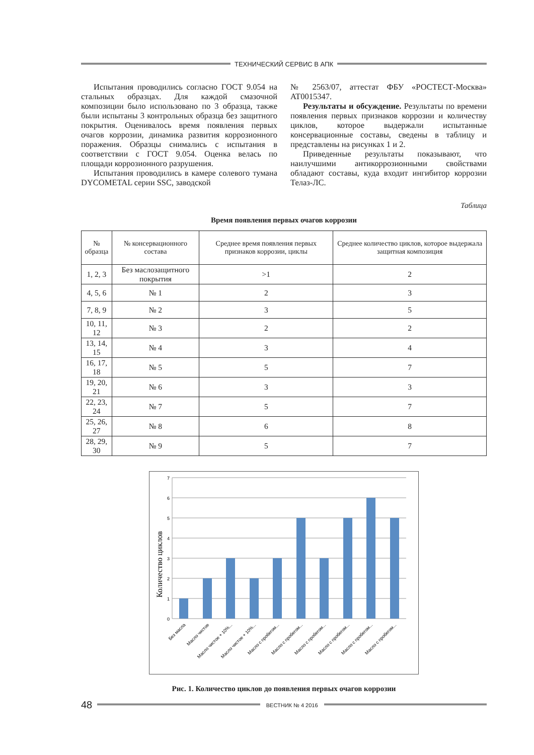ТЕХНИЧЕСКИЙ СЕРВИС В АПК
Испытания проводились согласно ГОСТ 9.054 на стальных образцах. Для каждой смазочной композиции было использовано по 3 образца, также были испытаны 3 контрольных образца без защитного покрытия. Оценивалось время появления первых очагов коррозии, динамика развития коррозионного поражения. Образцы снимались с испытания в соответствии с ГОСТ 9.054. Оценка велась по площади коррозионного разрушения.
Испытания проводились в камере солевого тумана DYCOMETAL серии SSC, заводской
№ 2563/07, аттестат ФБУ «РОСТЕСТ-Москва» AT0015347.
Результаты и обсуждение. Результаты по времени появления первых признаков коррозии и количеству циклов, которое выдержали испытанные консервационные составы, сведены в таблицу и представлены на рисунках 1 и 2.
Приведенные результаты показывают, что наилучшими антикоррозионными свойствами обладают составы, куда входит ингибитор коррозии Телаз-ЛС.
Таблица
Время появления первых очагов коррозии
| № образца | № консервационного состава | Среднее время появления первых признаков коррозии, циклы | Среднее количество циклов, которое выдержала защитная композиция |
| --- | --- | --- | --- |
| 1, 2, 3 | Без маслозащитного покрытия | >1 | 2 |
| 4, 5, 6 | № 1 | 2 | 3 |
| 7, 8, 9 | № 2 | 3 | 5 |
| 10, 11, 12 | № 3 | 2 | 2 |
| 13, 14, 15 | № 4 | 3 | 4 |
| 16, 17, 18 | № 5 | 5 | 7 |
| 19, 20, 21 | № 6 | 3 | 3 |
| 22, 23, 24 | № 7 | 5 | 7 |
| 25, 26, 27 | № 8 | 6 | 8 |
| 28, 29, 30 | № 9 | 5 | 7 |
Количество циклов
7
6
5
4
3
2
1
0
Без масла
Масло чистое
Масло чистое + 10%...
Масло чистое + 10%...
Масло с пробегом...
Масло с пробегом...
Масло с пробегом...
Масло с пробегом...
Масло с пробегом...
Масло с пробегом...
Рис. 1. Количество циклов до появления первых очагов коррозии
48
ВЕСТНИК № 4 2016